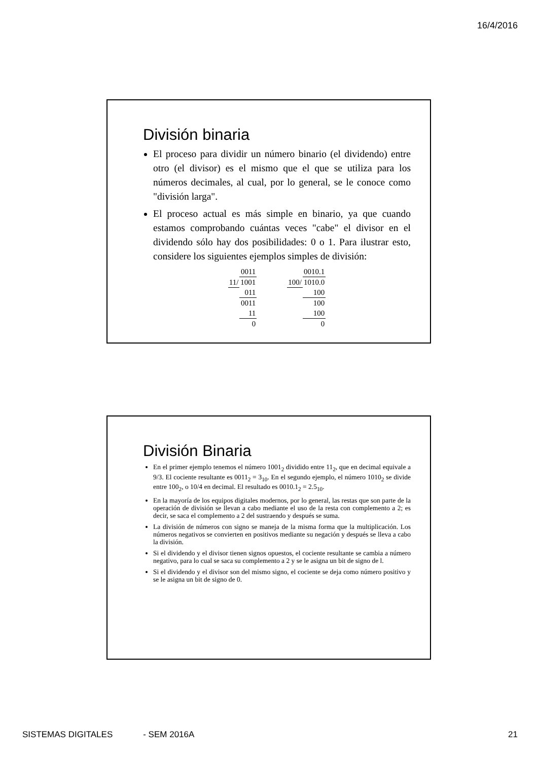16/4/2016
División binaria
El proceso para dividir un número binario (el dividendo) entre otro (el divisor) es el mismo que el que se utiliza para los números decimales, al cual, por lo general, se le conoce como "división larga".
El proceso actual es más simple en binario, ya que cuando estamos comprobando cuántas veces "cabe" el divisor en el dividendo sólo hay dos posibilidades: 0 o 1. Para ilustrar esto, considere los siguientes ejemplos simples de división:
| | 0011 |
| 11/ | 1001 |
| | 011 |
| | 0011 |
| | 11 |
| | 0 |
| | 0010.1 |
| 100/ | 1010.0 |
| | 100 |
| | 100 |
| | 100 |
| | 0 |
División Binaria
En el primer ejemplo tenemos el número 1001<sub>2</sub> dividido entre 11<sub>2</sub>, que en decimal equivale a 9/3. El cociente resultante es 0011<sub>2</sub> = 3<sub>10</sub>. En el segundo ejemplo, el número 1010<sub>2</sub> se divide entre 100<sub>2</sub>, o 10/4 en decimal. El resultado es 0010.1<sub>2</sub> = 2.5<sub>10</sub>.
En la mayoría de los equipos digitales modernos, por lo general, las restas que son parte de la operación de división se llevan a cabo mediante el uso de la resta con complemento a 2; es decir, se saca el complemento a 2 del sustraendo y después se suma.
La división de números con signo se maneja de la misma forma que la multiplicación. Los números negativos se convierten en positivos mediante su negación y después se lleva a cabo la división.
Si el dividendo y el divisor tienen signos opuestos, el cociente resultante se cambia a número negativo, para lo cual se saca su complemento a 2 y se le asigna un bit de signo de l.
Si el dividendo y el divisor son del mismo signo, el cociente se deja como número positivo y se le asigna un bit de signo de 0.
SISTEMAS DIGITALES - SEM 2016A 21